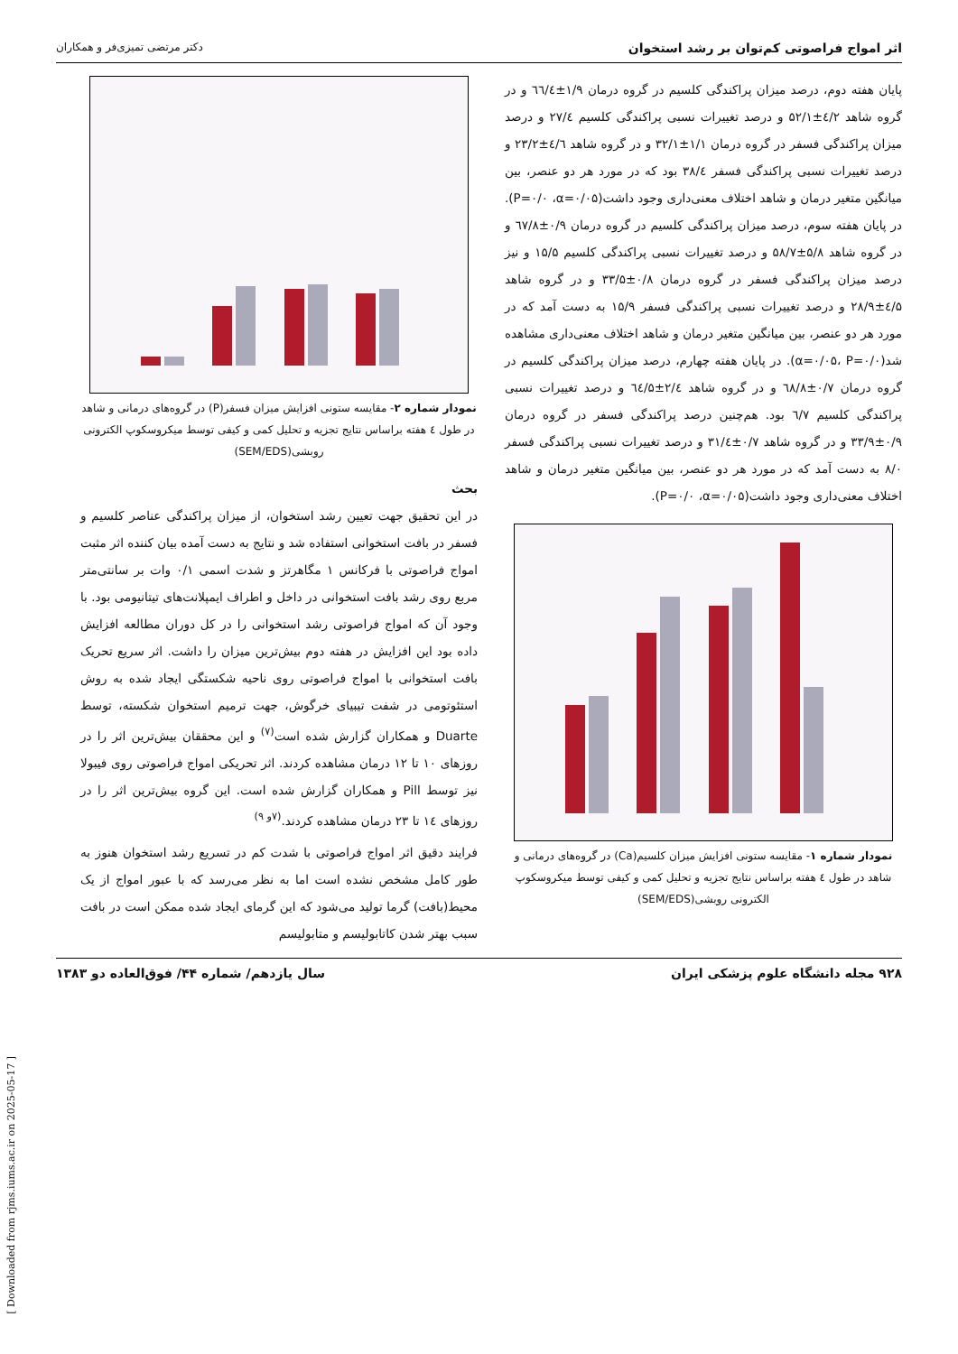اثر امواج فراصوتی کم‌توان بر رشد استخوان دکتر مرتضی تمیزی‌فر و همکاران
پایان هفته دوم، درصد میزان پراکندگی کلسیم در گروه درمان ۱/۹±٦٦/٤ و در گروه شاهد ٤/۲±۵۲/۱ و درصد تغییرات نسبی پراکندگی کلسیم ۲۷/٤ و درصد میزان پراکندگی فسفر در گروه درمان ۱/۱±۳۲/۱ و در گروه شاهد ٤/٦±۲۳/۲ و درصد تغییرات نسبی پراکندگی فسفر ۳۸/٤ بود که در مورد هر دو عنصر، بین میانگین متغیر درمان و شاهد اختلاف معنی‌داری وجود داشت(P=۰/۰ ،α=۰/۰۵). در پایان هفته سوم، درصد میزان پراکندگی کلسیم در گروه درمان ۰/۹±٦۷/۸ و در گروه شاهد ۵/۸±۵۸/۷ و درصد تغییرات نسبی پراکندگی کلسیم ۱۵/۵ و نیز درصد میزان پراکندگی فسفر در گروه درمان ۰/۸±۳۳/۵ و در گروه شاهد ٤/۵±۲۸/۹ و درصد تغییرات نسبی پراکندگی فسفر ۱۵/۹ به دست آمد که در مورد هر دو عنصر، بین میانگین متغیر درمان و شاهد اختلاف معنی‌داری مشاهده شد(α=۰/۰۵، P=۰/۰). در پایان هفته چهارم، درصد میزان پراکندگی کلسیم در گروه درمان ۰/۷±٦۸/۸ و در گروه شاهد ۲/٤±٦٤/۵ و درصد تغییرات نسبی پراکندگی کلسیم ٦/۷ بود. هم‌چنین درصد پراکندگی فسفر در گروه درمان ۰/۹±۳۳/۹ و در گروه شاهد ۰/۷±۳۱/٤ و درصد تغییرات نسبی پراکندگی فسفر ۸/۰ به دست آمد که در مورد هر دو عنصر، بین میانگین متغیر درمان و شاهد اختلاف معنی‌داری وجود داشت(P=۰/۰ ،α=۰/۰۵).
نمودار شماره ۱- مقایسه ستونی افزایش میزان کلسیم(Ca) در گروه‌های درمانی و شاهد در طول ٤ هفته براساس نتایج تجزیه و تحلیل کمی و کیفی توسط میکروسکوپ الکترونی روبشی(SEM/EDS)
نمودار شماره ۲- مقایسه ستونی افزایش میزان فسفر(P) در گروه‌های درمانی و شاهد در طول ٤ هفته براساس نتایج تجزیه و تحلیل کمی و کیفی توسط میکروسکوپ الکترونی روبشی(SEM/EDS)
بحث
در این تحقیق جهت تعیین رشد استخوان، از میزان پراکندگی عناصر کلسیم و فسفر در بافت استخوانی استفاده شد و نتایج به دست آمده بیان کننده اثر مثبت امواج فراصوتی با فرکانس ۱ مگاهرتز و شدت اسمی ۰/۱ وات بر سانتی‌متر مربع روی رشد بافت استخوانی در داخل و اطراف ایمپلانت‌های تیتانیومی بود. با وجود آن که امواج فراصوتی رشد استخوانی را در کل دوران مطالعه افزایش داده بود این افزایش در هفته دوم بیش‌ترین میزان را داشت. اثر سریع تحریک بافت استخوانی با امواج فراصوتی روی ناحیه شکستگی ایجاد شده به روش استئوتومی در شفت تیبیای خرگوش، جهت ترمیم استخوان شکسته، توسط Duarte و همکاران گزارش شده است<sup>(۷)</sup> و این محققان بیش‌ترین اثر را در روزهای ۱۰ تا ۱۲ درمان مشاهده کردند. اثر تحریکی امواج فراصوتی روی فیبولا نیز توسط Pill و همکاران گزارش شده است. این گروه بیش‌ترین اثر را در روزهای ۱٤ تا ۲۳ درمان مشاهده کردند.<sup>(۷و ۹)</sup>
فرایند دقیق اثر امواج فراصوتی با شدت کم در تسریع رشد استخوان هنوز به طور کامل مشخص نشده است اما به نظر می‌رسد که با عبور امواج از یک محیط(بافت) گرما تولید می‌شود که این گرمای ایجاد شده ممکن است در بافت سبب بهتر شدن کاتابولیسم و متابولیسم
۹۲۸ مجله دانشگاه علوم پزشکی ایران سال یازدهم/ شماره ۴۴/ فوق‌العاده دو ۱۳۸۳
[ Downloaded from rjms.iums.ac.ir on 2025-05-17 ]